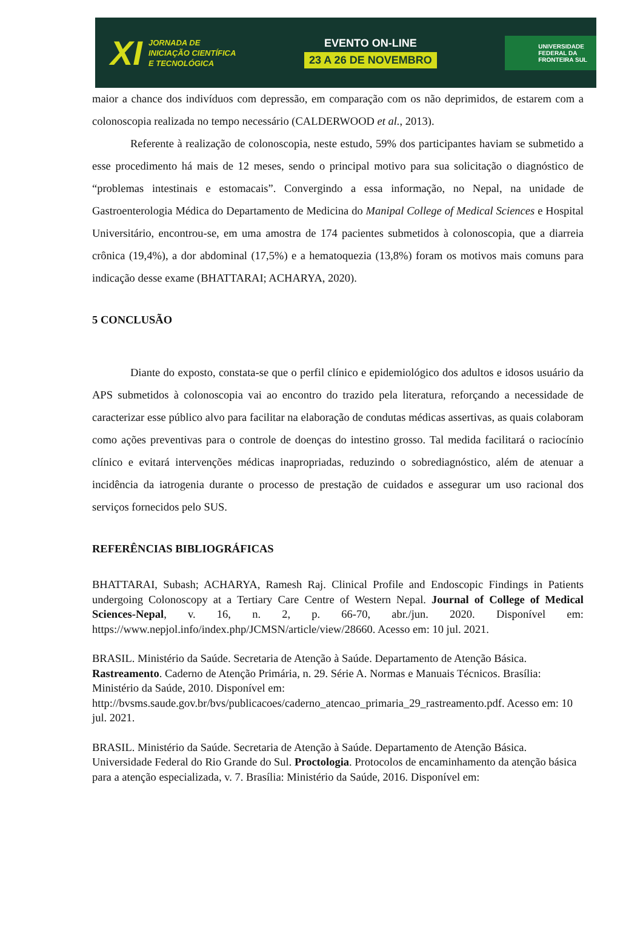XI JORNADA DE
INICIAÇÃO CIENTÍFICA
E TECNOLÓGICA
EVENTO ON-LINE
23 A 26 DE NOVEMBRO
UNIVERSIDADE
FEDERAL DA
FRONTEIRA SUL
maior a chance dos indivíduos com depressão, em comparação com os não deprimidos, de estarem com a colonoscopia realizada no tempo necessário (CALDERWOOD et al., 2013).
Referente à realização de colonoscopia, neste estudo, 59% dos participantes haviam se submetido a esse procedimento há mais de 12 meses, sendo o principal motivo para sua solicitação o diagnóstico de “problemas intestinais e estomacais”. Convergindo a essa informação, no Nepal, na unidade de Gastroenterologia Médica do Departamento de Medicina do Manipal College of Medical Sciences e Hospital Universitário, encontrou-se, em uma amostra de 174 pacientes submetidos à colonoscopia, que a diarreia crônica (19,4%), a dor abdominal (17,5%) e a hematoquezia (13,8%) foram os motivos mais comuns para indicação desse exame (BHATTARAI; ACHARYA, 2020).
5 CONCLUSÃO
Diante do exposto, constata-se que o perfil clínico e epidemiológico dos adultos e idosos usuário da APS submetidos à colonoscopia vai ao encontro do trazido pela literatura, reforçando a necessidade de caracterizar esse público alvo para facilitar na elaboração de condutas médicas assertivas, as quais colaboram como ações preventivas para o controle de doenças do intestino grosso. Tal medida facilitará o raciocínio clínico e evitará intervenções médicas inapropriadas, reduzindo o sobrediagnóstico, além de atenuar a incidência da iatrogenia durante o processo de prestação de cuidados e assegurar um uso racional dos serviços fornecidos pelo SUS.
REFERÊNCIAS BIBLIOGRÁFICAS
BHATTARAI, Subash; ACHARYA, Ramesh Raj. Clinical Profile and Endoscopic Findings in Patients undergoing Colonoscopy at a Tertiary Care Centre of Western Nepal. Journal of College of Medical Sciences-Nepal, v. 16, n. 2, p. 66-70, abr./jun. 2020. Disponível em: https://www.nepjol.info/index.php/JCMSN/article/view/28660. Acesso em: 10 jul. 2021.
BRASIL. Ministério da Saúde. Secretaria de Atenção à Saúde. Departamento de Atenção Básica. Rastreamento. Caderno de Atenção Primária, n. 29. Série A. Normas e Manuais Técnicos. Brasília: Ministério da Saúde, 2010. Disponível em: http://bvsms.saude.gov.br/bvs/publicacoes/caderno_atencao_primaria_29_rastreamento.pdf. Acesso em: 10 jul. 2021.
BRASIL. Ministério da Saúde. Secretaria de Atenção à Saúde. Departamento de Atenção Básica. Universidade Federal do Rio Grande do Sul. Proctologia. Protocolos de encaminhamento da atenção básica para a atenção especializada, v. 7. Brasília: Ministério da Saúde, 2016. Disponível em: